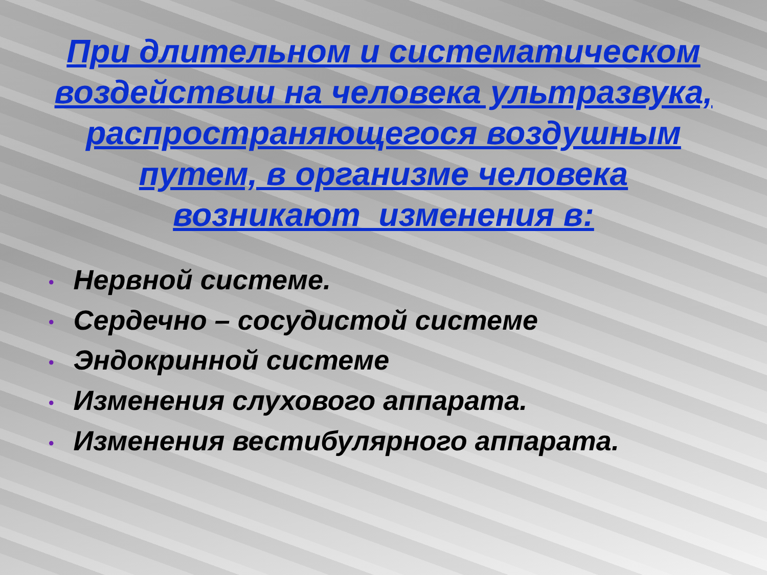При длительном и систематическом воздействии на человека ультразвука, распространяющегося воздушным путем, в организме человека
возникают изменения в:
• Нервной системе.
• Сердечно – сосудистой системе
• Эндокринной системе
• Изменения слухового аппарата.
• Изменения вестибулярного аппарата.